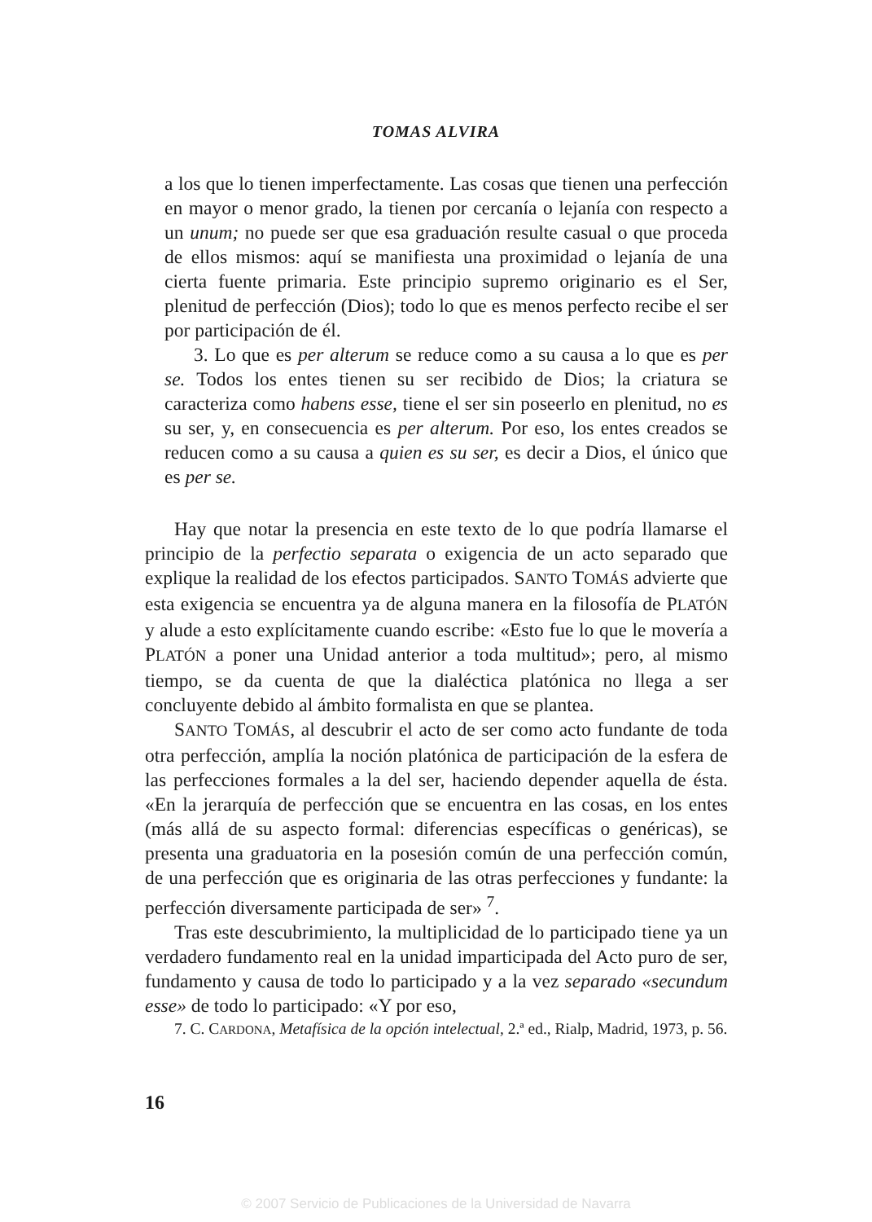TOMAS ALVIRA
a los que lo tienen imperfectamente. Las cosas que tienen una perfección en mayor o menor grado, la tienen por cercanía o lejanía con respecto a un unum; no puede ser que esa graduación resulte casual o que proceda de ellos mismos: aquí se manifiesta una proximidad o lejanía de una cierta fuente primaria. Este principio supremo originario es el Ser, plenitud de perfección (Dios); todo lo que es menos perfecto recibe el ser por participación de él.
3. Lo que es per alterum se reduce como a su causa a lo que es per se. Todos los entes tienen su ser recibido de Dios; la criatura se caracteriza como habens esse, tiene el ser sin poseerlo en plenitud, no es su ser, y, en consecuencia es per alterum. Por eso, los entes creados se reducen como a su causa a quien es su ser, es decir a Dios, el único que es per se.
Hay que notar la presencia en este texto de lo que podría llamarse el principio de la perfectio separata o exigencia de un acto separado que explique la realidad de los efectos participados. SANTO TOMÁS advierte que esta exigencia se encuentra ya de alguna manera en la filosofía de PLATÓN y alude a esto explícitamente cuando escribe: «Esto fue lo que le movería a PLATÓN a poner una Unidad anterior a toda multitud»; pero, al mismo tiempo, se da cuenta de que la dialéctica platónica no llega a ser concluyente debido al ámbito formalista en que se plantea.
SANTO TOMÁS, al descubrir el acto de ser como acto fundante de toda otra perfección, amplía la noción platónica de participación de la esfera de las perfecciones formales a la del ser, haciendo depender aquella de ésta. «En la jerarquía de perfección que se encuentra en las cosas, en los entes (más allá de su aspecto formal: diferencias específicas o genéricas), se presenta una graduatoria en la posesión común de una perfección común, de una perfección que es originaria de las otras perfecciones y fundante: la perfección diversamente participada de ser» <sup>7</sup>.
Tras este descubrimiento, la multiplicidad de lo participado tiene ya un verdadero fundamento real en la unidad imparticipada del Acto puro de ser, fundamento y causa de todo lo participado y a la vez separado «secundum esse» de todo lo participado: «Y por eso,
7. C. CARDONA, Metafísica de la opción intelectual, 2.ª ed., Rialp, Madrid, 1973, p. 56.
16
© 2007 Servicio de Publicaciones de la Universidad de Navarra